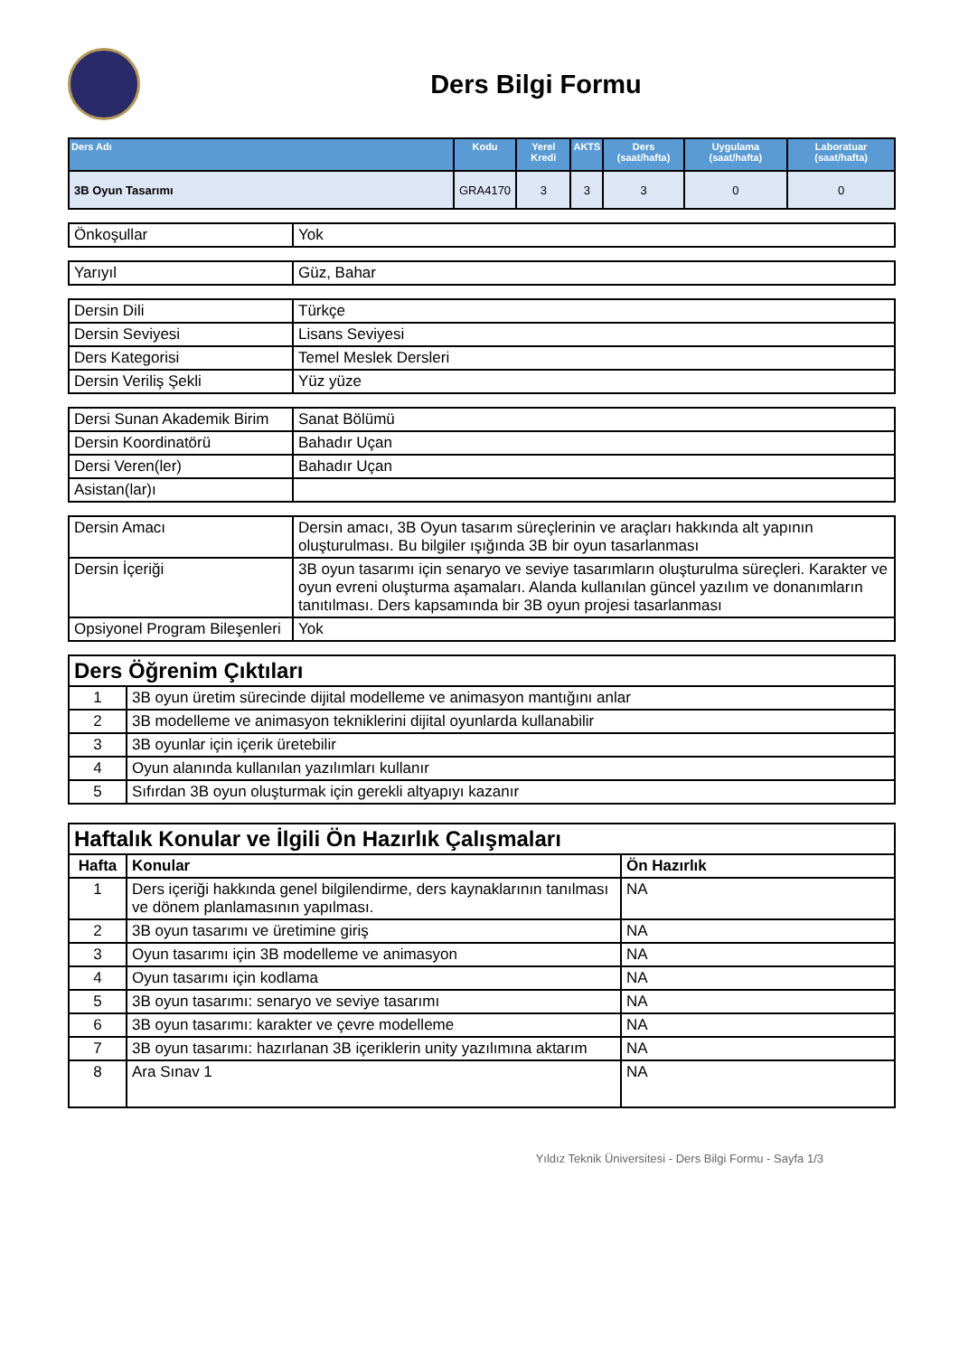Ders Bilgi Formu
| Ders Adı | Kodu | Yerel Kredi | AKTS | Ders (saat/hafta) | Uygulama (saat/hafta) | Laboratuar (saat/hafta) |
| --- | --- | --- | --- | --- | --- | --- |
| 3B Oyun Tasarımı | GRA4170 | 3 | 3 | 3 | 0 | 0 |
| Önkoşullar | Yok |
| Yarıyıl | Güz, Bahar |
| Dersin Dili | Türkçe |
| Dersin Seviyesi | Lisans Seviyesi |
| Ders Kategorisi | Temel Meslek Dersleri |
| Dersin Veriliş Şekli | Yüz yüze |
| Dersi Sunan Akademik Birim | Sanat Bölümü |
| Dersin Koordinatörü | Bahadır Uçan |
| Dersi Veren(ler) | Bahadır Uçan |
| Asistan(lar)ı | |
| Dersin Amacı | Dersin amacı, 3B Oyun tasarım süreçlerinin ve araçları hakkında alt yapının oluşturulması. Bu bilgiler ışığında 3B bir oyun tasarlanması |
| Dersin İçeriği | 3B oyun tasarımı için senaryo ve seviye tasarımların oluşturulma süreçleri. Karakter ve oyun evreni oluşturma aşamaları. Alanda kullanılan güncel yazılım ve donanımların tanıtılması. Ders kapsamında bir 3B oyun projesi tasarlanması |
| Opsiyonel Program Bileşenleri | Yok |
| Ders Öğrenim Çıktıları | |
| 1 | 3B oyun üretim sürecinde dijital modelleme ve animasyon mantığını anlar |
| 2 | 3B modelleme ve animasyon tekniklerini dijital oyunlarda kullanabilir |
| 3 | 3B oyunlar için içerik üretebilir |
| 4 | Oyun alanında kullanılan yazılımları kullanır |
| 5 | Sıfırdan 3B oyun oluşturmak için gerekli altyapıyı kazanır |
| Haftalık Konular ve İlgili Ön Hazırlık Çalışmaları | | |
| Hafta | Konular | Ön Hazırlık |
| 1 | Ders içeriği hakkında genel bilgilendirme, ders kaynaklarının tanılması ve dönem planlamasının yapılması. | NA |
| 2 | 3B oyun tasarımı ve üretimine giriş | NA |
| 3 | Oyun tasarımı için 3B modelleme ve animasyon | NA |
| 4 | Oyun tasarımı için kodlama | NA |
| 5 | 3B oyun tasarımı: senaryo ve seviye tasarımı | NA |
| 6 | 3B oyun tasarımı: karakter ve çevre modelleme | NA |
| 7 | 3B oyun tasarımı: hazırlanan 3B içeriklerin unity yazılımına aktarım | NA |
| 8 | Ara Sınav 1 | NA |
Yıldız Teknik Üniversitesi - Ders Bilgi Formu - Sayfa 1/3